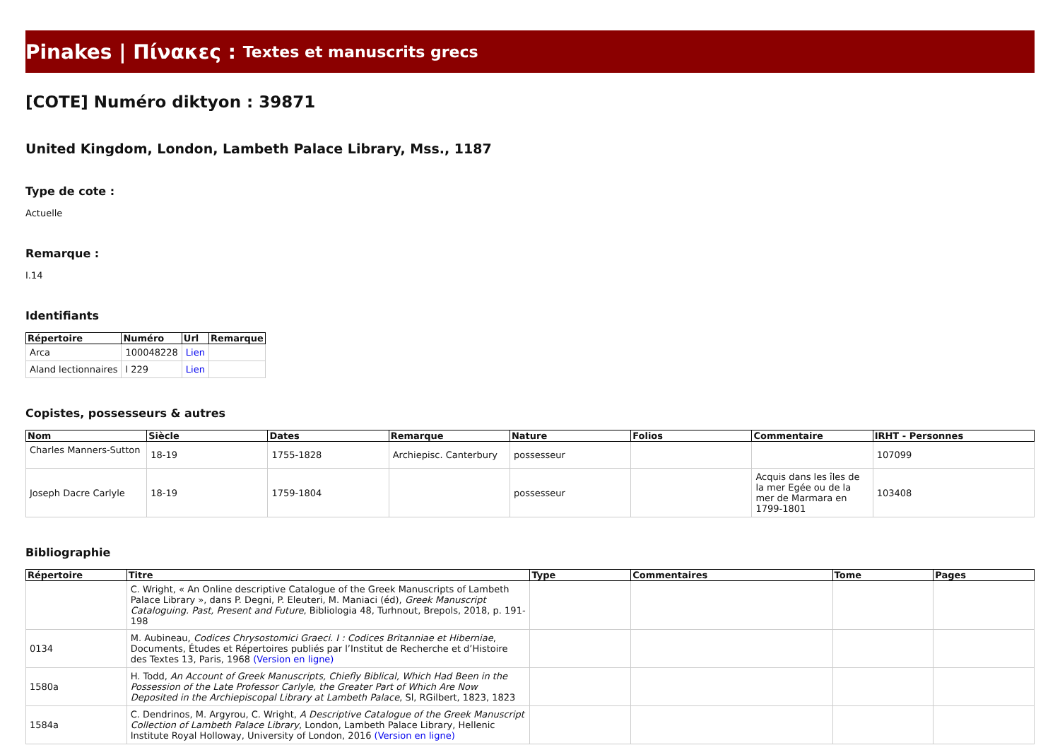Pinakes | Πίνακες : Textes et manuscrits grecs
[COTE] Numéro diktyon : 39871
United Kingdom, London, Lambeth Palace Library, Mss., 1187
Type de cote :
Actuelle
Remarque :
I.14
Identifiants
| Répertoire | Numéro | Url | Remarque |
| --- | --- | --- | --- |
| Arca | 100048228 | Lien | |
| Aland lectionnaires | l 229 | Lien | |
Copistes, possesseurs & autres
| Nom | Siècle | Dates | Remarque | Nature | Folios | Commentaire | IRHT - Personnes |
| --- | --- | --- | --- | --- | --- | --- | --- |
| Charles Manners-Sutton | 18-19 | 1755-1828 | Archiepisc. Canterbury | possesseur | | | 107099 |
| Joseph Dacre Carlyle | 18-19 | 1759-1804 | | possesseur | | Acquis dans les îles de la mer Egée ou de la mer de Marmara en 1799-1801 | 103408 |
Bibliographie
| Répertoire | Titre | Type | Commentaires | Tome | Pages |
| --- | --- | --- | --- | --- | --- |
| | C. Wright, « An Online descriptive Catalogue of the Greek Manuscripts of Lambeth Palace Library », dans P. Degni, P. Eleuteri, M. Maniaci (éd), Greek Manuscript Cataloguing. Past, Present and Future , Bibliologia 48, Turhnout, Brepols, 2018, p. 191-198 | | | | |
| 0134 | M. Aubineau, Codices Chrysostomici Graeci. I : Codices Britanniae et Hiberniae , Documents, Études et Répertoires publiés par l’Institut de Recherche et d’Histoire des Textes 13, Paris, 1968 (Version en ligne) | | | | |
| 1580a | H. Todd, An Account of Greek Manuscripts, Chiefly Biblical, Which Had Been in the Possession of the Late Professor Carlyle, the Greater Part of Which Are Now Deposited in the Archiepiscopal Library at Lambeth Palace , Sl, RGilbert, 1823, 1823 | | | | |
| 1584a | C. Dendrinos, M. Argyrou, C. Wright, A Descriptive Catalogue of the Greek Manuscript Collection of Lambeth Palace Library , London, Lambeth Palace Library, Hellenic Institute Royal Holloway, University of London, 2016 (Version en ligne) | | | | |